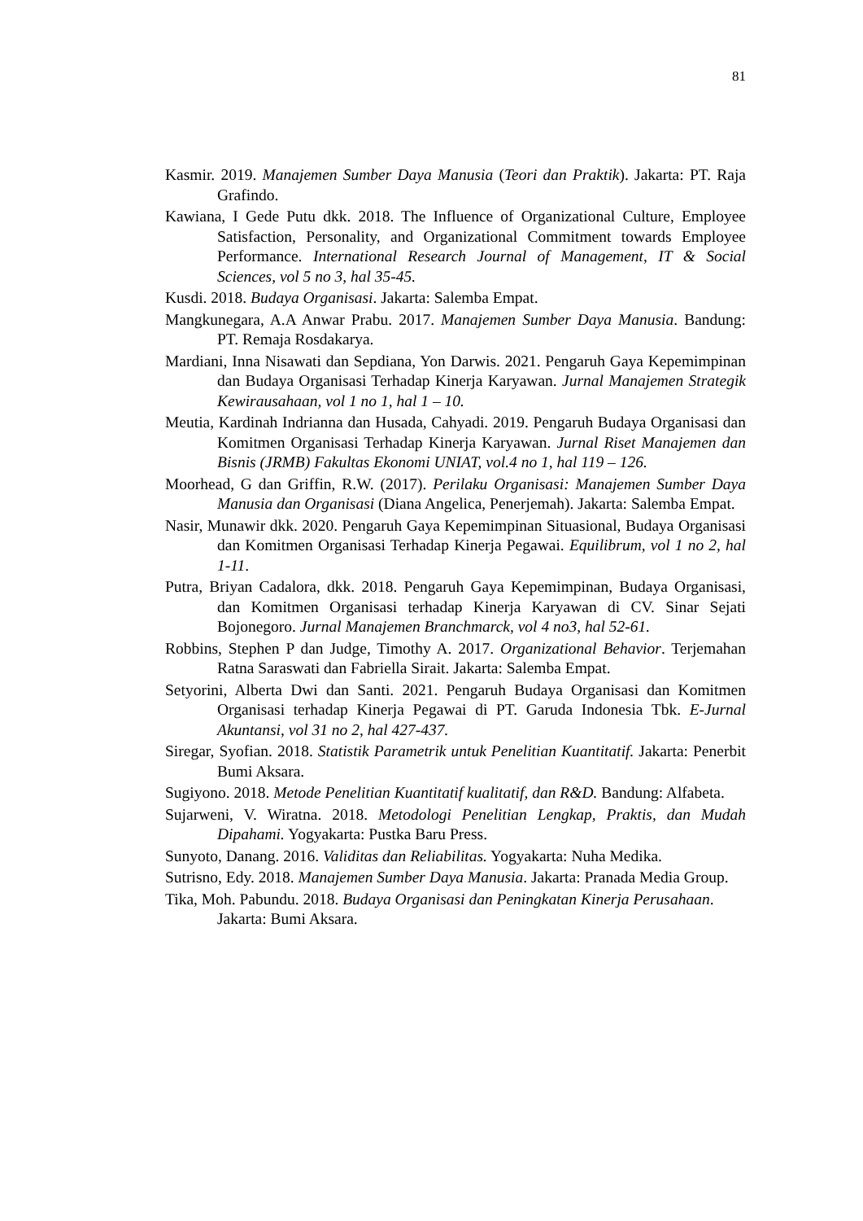81
Kasmir. 2019. Manajemen Sumber Daya Manusia (Teori dan Praktik). Jakarta: PT. Raja Grafindo.
Kawiana, I Gede Putu dkk. 2018. The Influence of Organizational Culture, Employee Satisfaction, Personality, and Organizational Commitment towards Employee Performance. International Research Journal of Management, IT & Social Sciences, vol 5 no 3, hal 35-45.
Kusdi. 2018. Budaya Organisasi. Jakarta: Salemba Empat.
Mangkunegara, A.A Anwar Prabu. 2017. Manajemen Sumber Daya Manusia. Bandung: PT. Remaja Rosdakarya.
Mardiani, Inna Nisawati dan Sepdiana, Yon Darwis. 2021. Pengaruh Gaya Kepemimpinan dan Budaya Organisasi Terhadap Kinerja Karyawan. Jurnal Manajemen Strategik Kewirausahaan, vol 1 no 1, hal 1 – 10.
Meutia, Kardinah Indrianna dan Husada, Cahyadi. 2019. Pengaruh Budaya Organisasi dan Komitmen Organisasi Terhadap Kinerja Karyawan. Jurnal Riset Manajemen dan Bisnis (JRMB) Fakultas Ekonomi UNIAT, vol.4 no 1, hal 119 – 126.
Moorhead, G dan Griffin, R.W. (2017). Perilaku Organisasi: Manajemen Sumber Daya Manusia dan Organisasi (Diana Angelica, Penerjemah). Jakarta: Salemba Empat.
Nasir, Munawir dkk. 2020. Pengaruh Gaya Kepemimpinan Situasional, Budaya Organisasi dan Komitmen Organisasi Terhadap Kinerja Pegawai. Equilibrum, vol 1 no 2, hal 1-11.
Putra, Briyan Cadalora, dkk. 2018. Pengaruh Gaya Kepemimpinan, Budaya Organisasi, dan Komitmen Organisasi terhadap Kinerja Karyawan di CV. Sinar Sejati Bojonegoro. Jurnal Manajemen Branchmarck, vol 4 no3, hal 52-61.
Robbins, Stephen P dan Judge, Timothy A. 2017. Organizational Behavior. Terjemahan Ratna Saraswati dan Fabriella Sirait. Jakarta: Salemba Empat.
Setyorini, Alberta Dwi dan Santi. 2021. Pengaruh Budaya Organisasi dan Komitmen Organisasi terhadap Kinerja Pegawai di PT. Garuda Indonesia Tbk. E-Jurnal Akuntansi, vol 31 no 2, hal 427-437.
Siregar, Syofian. 2018. Statistik Parametrik untuk Penelitian Kuantitatif. Jakarta: Penerbit Bumi Aksara.
Sugiyono. 2018. Metode Penelitian Kuantitatif kualitatif, dan R&D. Bandung: Alfabeta.
Sujarweni, V. Wiratna. 2018. Metodologi Penelitian Lengkap, Praktis, dan Mudah Dipahami. Yogyakarta: Pustka Baru Press.
Sunyoto, Danang. 2016. Validitas dan Reliabilitas. Yogyakarta: Nuha Medika.
Sutrisno, Edy. 2018. Manajemen Sumber Daya Manusia. Jakarta: Pranada Media Group.
Tika, Moh. Pabundu. 2018. Budaya Organisasi dan Peningkatan Kinerja Perusahaan. Jakarta: Bumi Aksara.